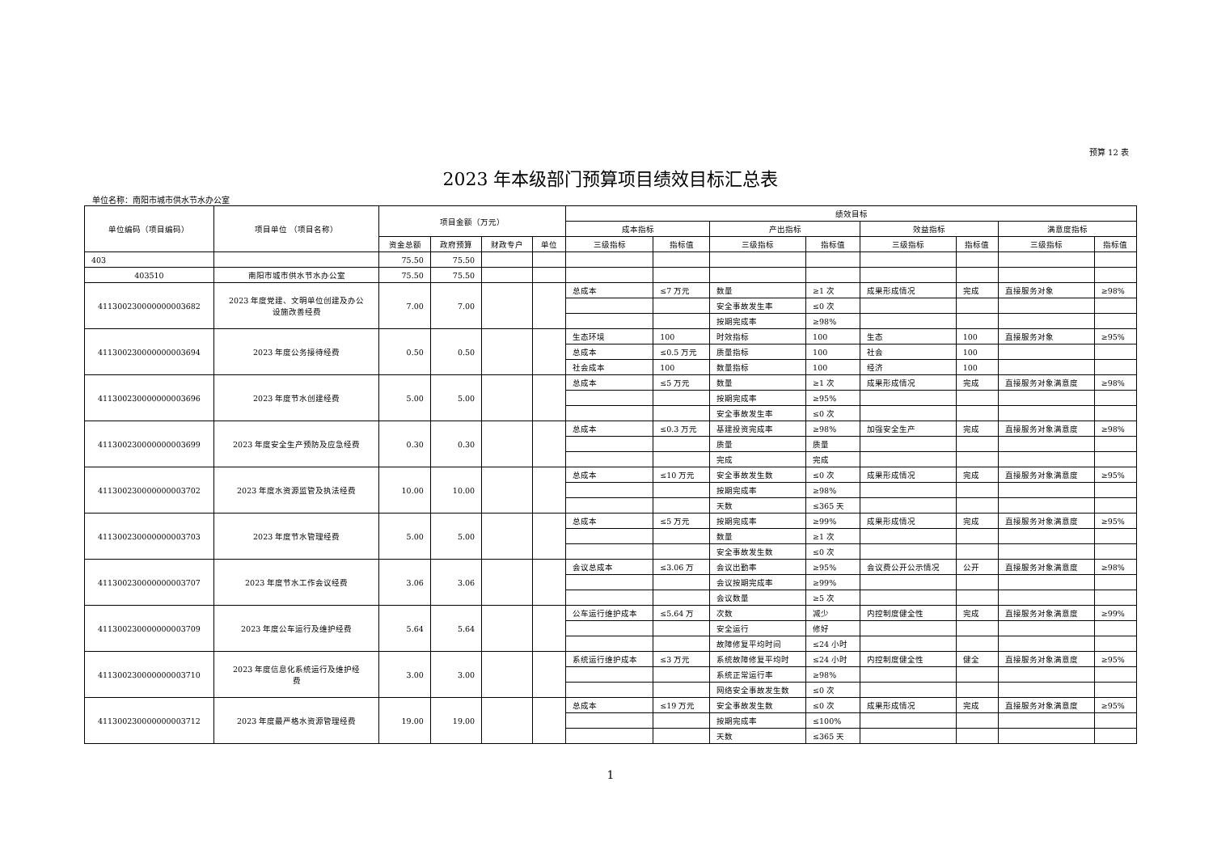预算 12 表
2023 年本级部门预算项目绩效目标汇总表
单位名称：南阳市城市供水节水办公室
| 单位编码（项目编码） | 项目单位 （项目名称） | 项目金额（万元） | | | | 绩效目标 | | | | | | | |
| --- | --- | --- | --- | --- | --- | --- | --- | --- | --- | --- | --- | --- | --- |
| | | | | | | 成本指标 | | 产出指标 | | 效益指标 | | 满意度指标 | |
| | | 资金总额 | 政府预算 | 财政专户 | 单位 | 三级指标 | 指标值 | 三级指标 | 指标值 | 三级指标 | 指标值 | 三级指标 | 指标值 |
| 403 | | 75.50 | 75.50 | | | | | | | | | | |
| 403510 | 南阳市城市供水节水办公室 | 75.50 | 75.50 | | | | | | | | | | |
| 411300230000000003682 | 2023 年度党建、文明单位创建及办公 设施改善经费 | 7.00 | 7.00 | | | 总成本 | ≤7 万元 | 数量 | ≥1 次 | 成果形成情况 | 完成 | 直接服务对象 | ≥98% |
| | | | | | | | | 安全事故发生率 | ≤0 次 | | | | |
| | | | | | | | | 按期完成率 | ≥98% | | | | |
| 411300230000000003694 | 2023 年度公务接待经费 | 0.50 | 0.50 | | | 生态环境 | 100 | 时效指标 | 100 | 生态 | 100 | 直接服务对象 | ≥95% |
| | | | | | | 总成本 | ≤0.5 万元 | 质量指标 | 100 | 社会 | 100 | | |
| | | | | | | 社会成本 | 100 | 数量指标 | 100 | 经济 | 100 | | |
| 411300230000000003696 | 2023 年度节水创建经费 | 5.00 | 5.00 | | | 总成本 | ≤5 万元 | 数量 | ≥1 次 | 成果形成情况 | 完成 | 直接服务对象满意度 | ≥98% |
| | | | | | | | | 按期完成率 | ≥95% | | | | |
| | | | | | | | | 安全事故发生率 | ≤0 次 | | | | |
| 411300230000000003699 | 2023 年度安全生产预防及应急经费 | 0.30 | 0.30 | | | 总成本 | ≤0.3 万元 | 基建投资完成率 | ≥98% | 加强安全生产 | 完成 | 直接服务对象满意度 | ≥98% |
| | | | | | | | | 质量 | 质量 | | | | |
| | | | | | | | | 完成 | 完成 | | | | |
| 411300230000000003702 | 2023 年度水资源监管及执法经费 | 10.00 | 10.00 | | | 总成本 | ≤10 万元 | 安全事故发生数 | ≤0 次 | 成果形成情况 | 完成 | 直接服务对象满意度 | ≥95% |
| | | | | | | | | 按期完成率 | ≥98% | | | | |
| | | | | | | | | 天数 | ≤365 天 | | | | |
| 411300230000000003703 | 2023 年度节水管理经费 | 5.00 | 5.00 | | | 总成本 | ≤5 万元 | 按期完成率 | ≥99% | 成果形成情况 | 完成 | 直接服务对象满意度 | ≥95% |
| | | | | | | | | 数量 | ≥1 次 | | | | |
| | | | | | | | | 安全事故发生数 | ≤0 次 | | | | |
| 411300230000000003707 | 2023 年度节水工作会议经费 | 3.06 | 3.06 | | | 会议总成本 | ≤3.06 万 | 会议出勤率 | ≥95% | 会议费公开公示情况 | 公开 | 直接服务对象满意度 | ≥98% |
| | | | | | | | | 会议按期完成率 | ≥99% | | | | |
| | | | | | | | | 会议数量 | ≥5 次 | | | | |
| 411300230000000003709 | 2023 年度公车运行及维护经费 | 5.64 | 5.64 | | | 公车运行维护成本 | ≤5.64 万 | 次数 | 减少 | 内控制度健全性 | 完成 | 直接服务对象满意度 | ≥99% |
| | | | | | | | | 安全运行 | 修好 | | | | |
| | | | | | | | | 故障修复平均时间 | ≤24 小时 | | | | |
| 411300230000000003710 | 2023 年度信息化系统运行及维护经 费 | 3.00 | 3.00 | | | 系统运行维护成本 | ≤3 万元 | 系统故障修复平均时 | ≤24 小时 | 内控制度健全性 | 健全 | 直接服务对象满意度 | ≥95% |
| | | | | | | | | 系统正常运行率 | ≥98% | | | | |
| | | | | | | | | 网络安全事故发生数 | ≤0 次 | | | | |
| 411300230000000003712 | 2023 年度最严格水资源管理经费 | 19.00 | 19.00 | | | 总成本 | ≤19 万元 | 安全事故发生数 | ≤0 次 | 成果形成情况 | 完成 | 直接服务对象满意度 | ≥95% |
| | | | | | | | | 按期完成率 | ≤100% | | | | |
| | | | | | | | | 天数 | ≤365 天 | | | | |
1